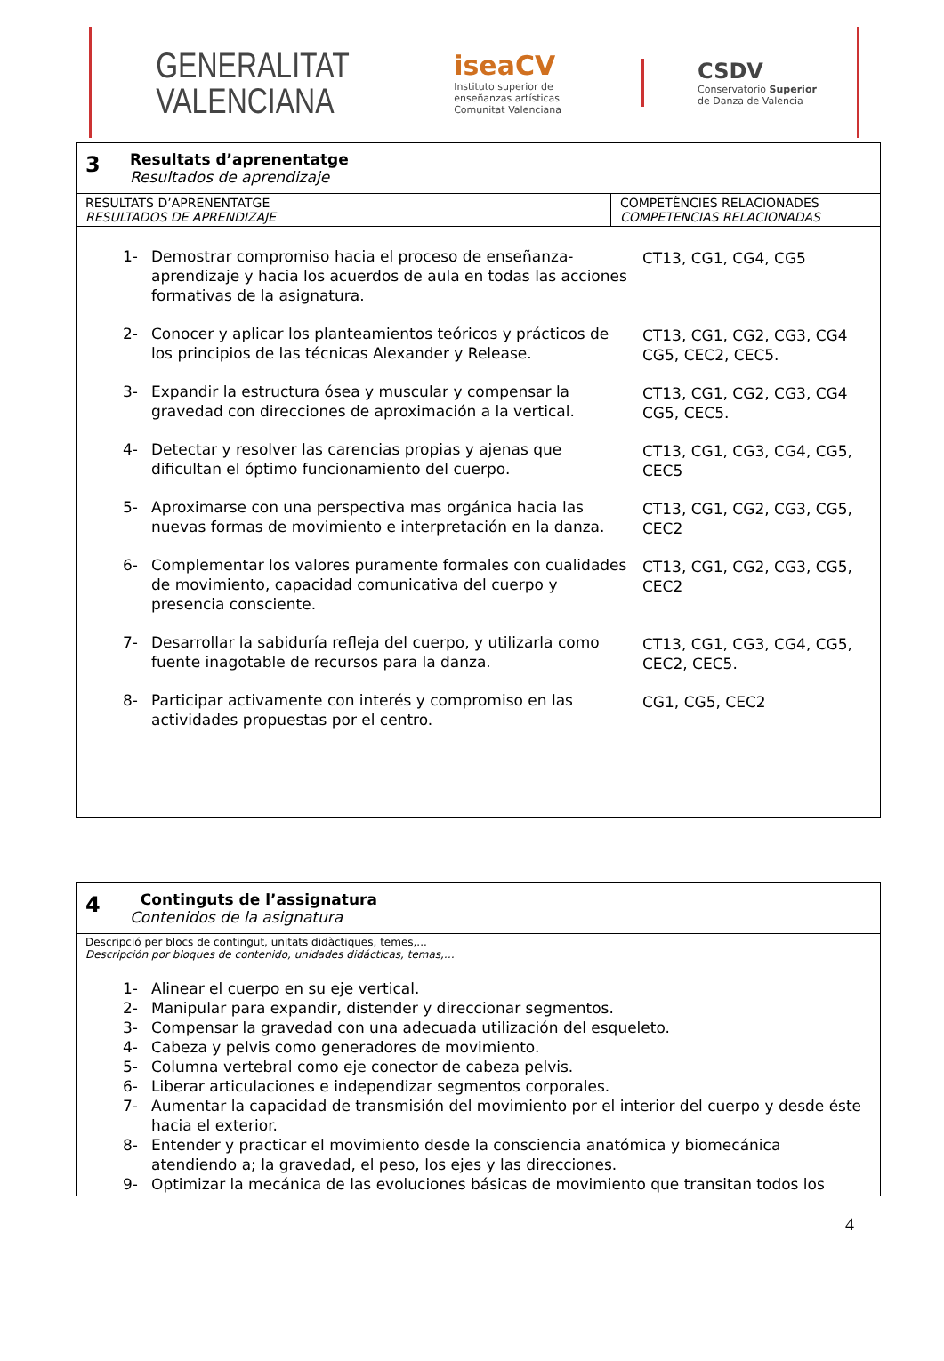GENERALITAT
VALENCIANA
iseaCV
Instituto superior de
enseñanzas artísticas
Comunitat Valenciana
CSDV
Conservatorio Superior
de Danza de Valencia
| 3 Resultats d’aprenentatge Resultados de aprendizaje | |
| RESULTATS D’APRENENTATGE RESULTADOS DE APRENDIZAJE | COMPETÈNCIES RELACIONADES COMPETENCIAS RELACIONADAS |
| / 1- Demostrar compromiso hacia el proceso de enseñanza-aprendizaje y hacia los acuerdos de aula en todas las acciones formativas de la asignatura. / CT13, CG1, CG4, CG5 / / 2- Conocer y aplicar los planteamientos teóricos y prácticos de los principios de las técnicas Alexander y Release. / CT13, CG1, CG2, CG3, CG4 CG5, CEC2, CEC5. / / 3- Expandir la estructura ósea y muscular y compensar la gravedad con direcciones de aproximación a la vertical. / CT13, CG1, CG2, CG3, CG4 CG5, CEC5. / / 4- Detectar y resolver las carencias propias y ajenas que dificultan el óptimo funcionamiento del cuerpo. / CT13, CG1, CG3, CG4, CG5, CEC5 / / 5- Aproximarse con una perspectiva mas orgánica hacia las nuevas formas de movimiento e interpretación en la danza. / CT13, CG1, CG2, CG3, CG5, CEC2 / / 6- Complementar los valores puramente formales con cualidades de movimiento, capacidad comunicativa del cuerpo y presencia consciente. / CT13, CG1, CG2, CG3, CG5, CEC2 / / 7- Desarrollar la sabiduría refleja del cuerpo, y utilizarla como fuente inagotable de recursos para la danza. / CT13, CG1, CG3, CG4, CG5, CEC2, CEC5. / / 8- Participar activamente con interés y compromiso en las actividades propuestas por el centro. / CG1, CG5, CEC2 / | |
| 4 Continguts de l’assignatura Contenidos de la asignatura |
| Descripció per blocs de contingut, unitats didàctiques, temes,... Descripción por bloques de contenido, unidades didácticas, temas,… 1- Alinear el cuerpo en su eje vertical. 2- Manipular para expandir, distender y direccionar segmentos. 3- Compensar la gravedad con una adecuada utilización del esqueleto. 4- Cabeza y pelvis como generadores de movimiento. 5- Columna vertebral como eje conector de cabeza pelvis. 6- Liberar articulaciones e independizar segmentos corporales. 7- Aumentar la capacidad de transmisión del movimiento por el interior del cuerpo y desde éste hacia el exterior. 8- Entender y practicar el movimiento desde la consciencia anatómica y biomecánica atendiendo a; la gravedad, el peso, los ejes y las direcciones. 9- Optimizar la mecánica de las evoluciones básicas de movimiento que transitan todos los |
4